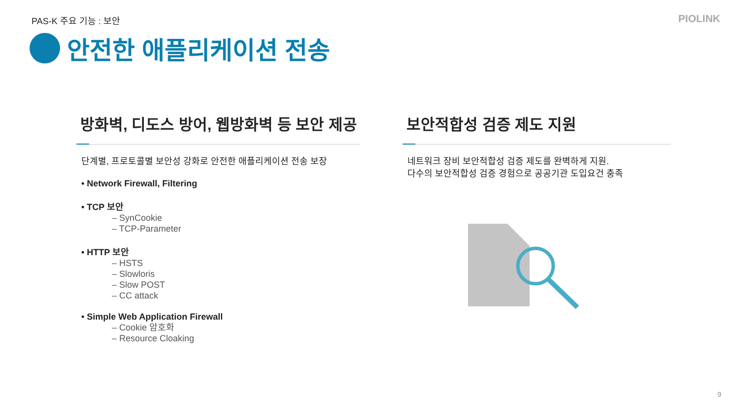PAS-K 주요 기능 : 보안 PIOLINK
안전한 애플리케이션 전송
방화벽, 디도스 방어, 웹방화벽 등 보안 제공
단계별, 프로토콜별 보안성 강화로 안전한 애플리케이션 전송 보장
• Network Firewall, Filtering
• TCP 보안
– SynCookie
– TCP-Parameter
• HTTP 보안
– HSTS
– Slowloris
– Slow POST
– CC attack
• Simple Web Application Firewall
– Cookie 암호화
– Resource Cloaking
보안적합성 검증 제도 지원
네트워크 장비 보안적합성 검증 제도를 완벽하게 지원.
다수의 보안적합성 검증 경험으로 공공기관 도입요건 충족
9